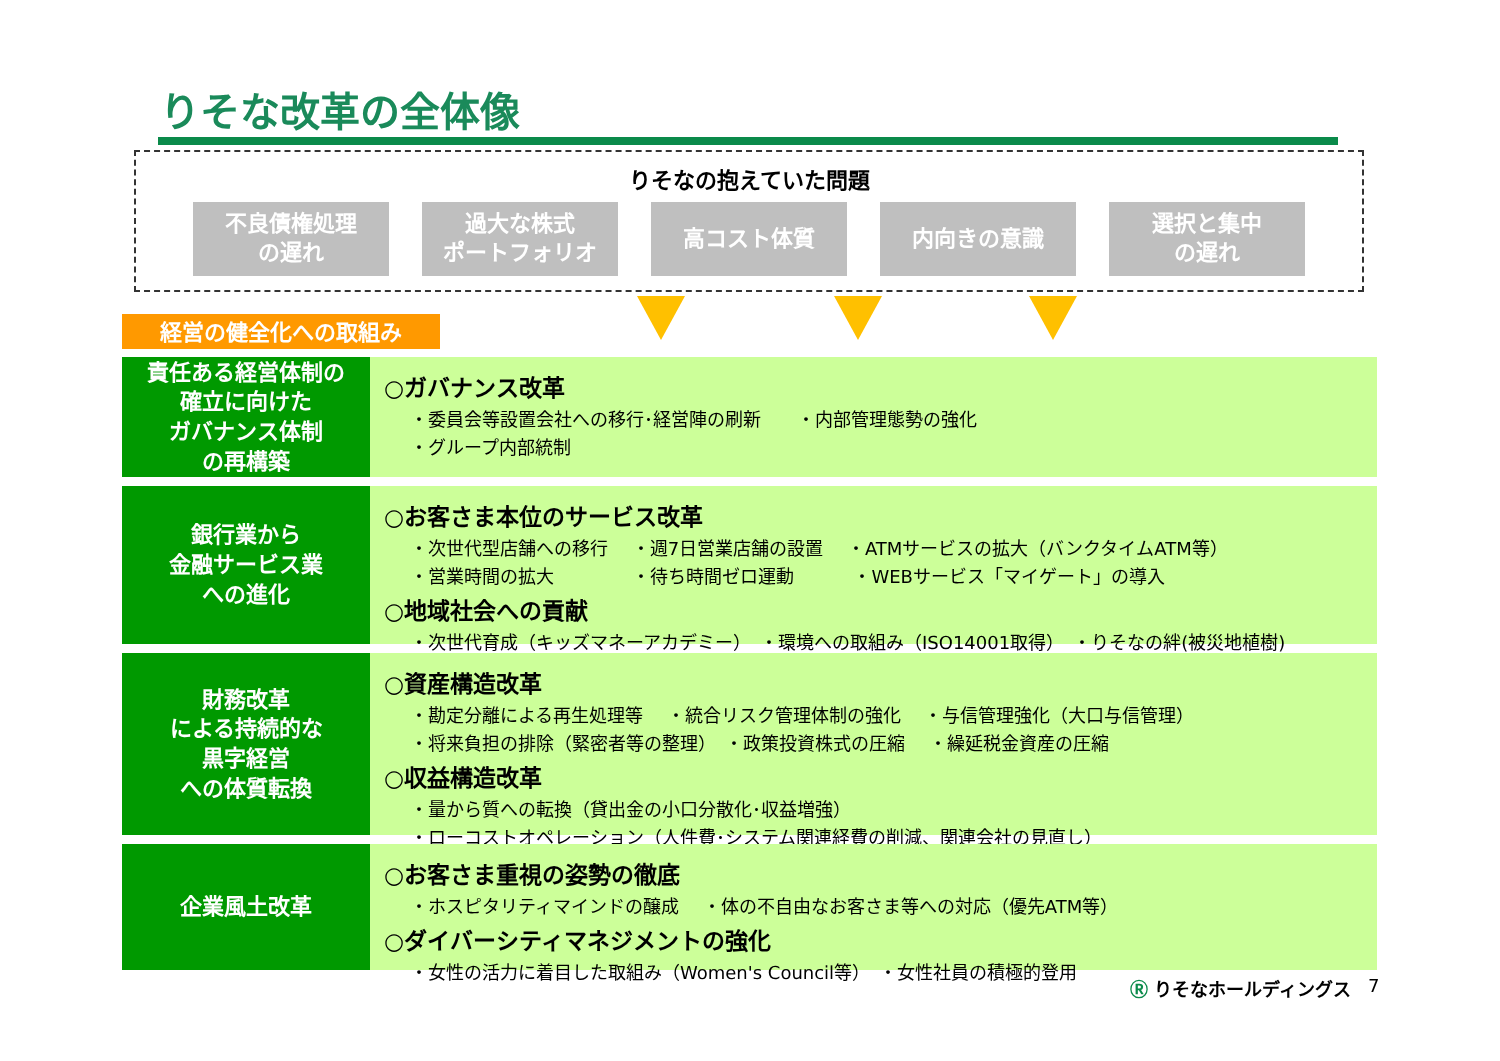りそな改革の全体像
りそなの抱えていた問題
不良債権処理
の遅れ
過大な株式
ポートフォリオ
高コスト体質 内向きの意識 選択と集中
の遅れ
経営の健全化への取組み
責任ある経営体制の
確立に向けた
ガバナンス体制
の再構築
○ガバナンス改革
・委員会等設置会社への移行･経営陣の刷新　　・内部管理態勢の強化
・グループ内部統制
銀行業から
金融サービス業
への進化
○お客さま本位のサービス改革
・次世代型店舗への移行　 ・週7日営業店舗の設置　 ・ATMサービスの拡大（バンクタイムATM等）
・営業時間の拡大　　　　 ・待ち時間ゼロ運動　　　 ・WEBサービス「マイゲート」の導入
○地域社会への貢献
・次世代育成（キッズマネーアカデミー）　・環境への取組み（ISO14001取得）　・りそなの絆(被災地植樹)
財務改革
による持続的な
黒字経営
への体質転換
○資産構造改革
・勘定分離による再生処理等　 ・統合リスク管理体制の強化　 ・与信管理強化（大口与信管理）
・将来負担の排除（緊密者等の整理）　・政策投資株式の圧縮　 ・繰延税金資産の圧縮
○収益構造改革
・量から質への転換（貸出金の小口分散化･収益増強）
・ローコストオペレーション（人件費･システム関連経費の削減、関連会社の見直し）
企業風土改革
○お客さま重視の姿勢の徹底
・ホスピタリティマインドの醸成　 ・体の不自由なお客さま等への対応（優先ATM等）
○ダイバーシティマネジメントの強化
・女性の活力に着目した取組み（Women's Council等）　・女性社員の積極的登用
Ⓡ りそなホールディングス 7